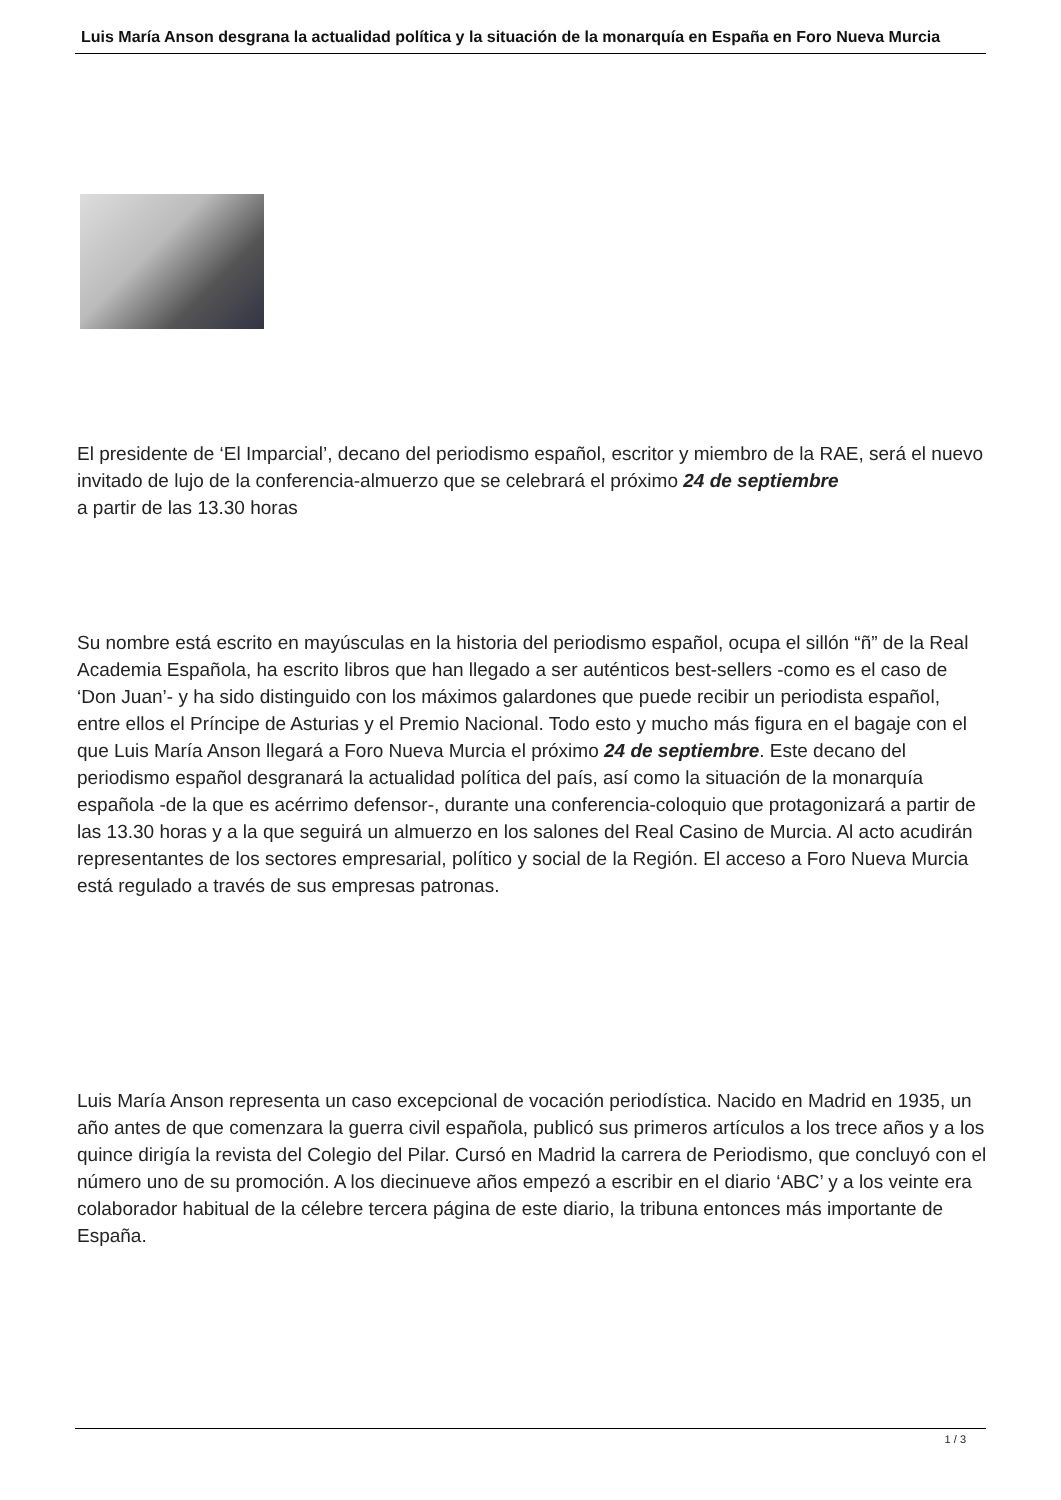Luis María Anson desgrana la actualidad política y la situación de la monarquía en España en Foro Nueva Murcia
El presidente de ‘El Imparcial’, decano del periodismo español, escritor y miembro de la RAE, será el nuevo invitado de lujo de la conferencia-almuerzo que se celebrará el próximo 24 de septiembre
a partir de las 13.30 horas
Su nombre está escrito en mayúsculas en la historia del periodismo español, ocupa el sillón “ñ” de la Real Academia Española, ha escrito libros que han llegado a ser auténticos best-sellers -como es el caso de ‘Don Juan’- y ha sido distinguido con los máximos galardones que puede recibir un periodista español, entre ellos el Príncipe de Asturias y el Premio Nacional. Todo esto y mucho más figura en el bagaje con el que Luis María Anson llegará a Foro Nueva Murcia el próximo 24 de septiembre. Este decano del periodismo español desgranará la actualidad política del país, así como la situación de la monarquía española -de la que es acérrimo defensor-, durante una conferencia-coloquio que protagonizará a partir de las 13.30 horas y a la que seguirá un almuerzo en los salones del Real Casino de Murcia. Al acto acudirán representantes de los sectores empresarial, político y social de la Región. El acceso a Foro Nueva Murcia está regulado a través de sus empresas patronas.
Luis María Anson representa un caso excepcional de vocación periodística. Nacido en Madrid en 1935, un año antes de que comenzara la guerra civil española, publicó sus primeros artículos a los trece años y a los quince dirigía la revista del Colegio del Pilar. Cursó en Madrid la carrera de Periodismo, que concluyó con el número uno de su promoción. A los diecinueve años empezó a escribir en el diario ‘ABC’ y a los veinte era colaborador habitual de la célebre tercera página de este diario, la tribuna entonces más importante de España.
1 / 3